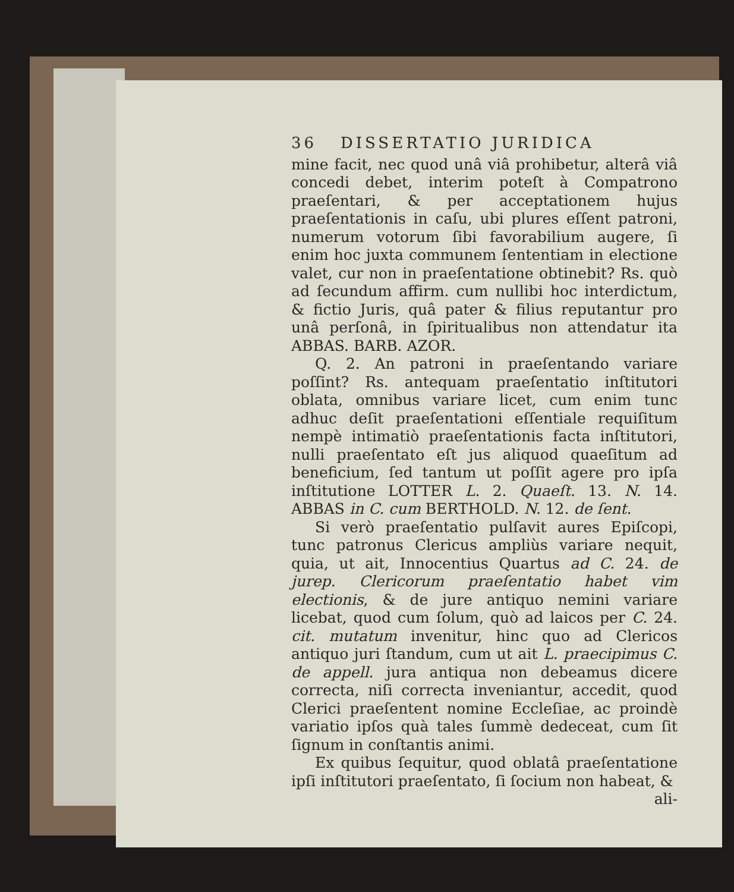36 DISSERTATIO JURIDICA
mine facit, nec quod unâ viâ prohibetur, alterâ viâ concedi debet, interim poteſt à Compatrono praeſentari, & per acceptationem hujus praeſentationis in caſu, ubi plures eſſent patroni, numerum votorum ſibi favorabilium augere, ſi enim hoc juxta communem ſententiam in electione valet, cur non in praeſentatione obtinebit? Rs. quò ad ſecundum affirm. cum nullibi hoc interdictum, & fictio Juris, quâ pater & filius reputantur pro unâ perſonâ, in ſpiritualibus non attendatur ita ABBAS. BARB. AZOR.
Q. 2. An patroni in praeſentando variare poſſint? Rs. antequam praeſentatio inſtitutori oblata, omnibus variare licet, cum enim tunc adhuc deſit praeſentationi eſſentiale requiſitum nempè intimatiò praeſentationis facta inſtitutori, nulli praeſentato eſt jus aliquod quaeſitum ad beneficium, ſed tantum ut poſſit agere pro ipſa inſtitutione LOTTER L. 2. Quaeſt. 13. N. 14. ABBAS in C. cum BERTHOLD. N. 12. de ſent.
Si verò praeſentatio pulſavit aures Epiſcopi, tunc patronus Clericus ampliùs variare nequit, quia, ut ait, Innocentius Quartus ad C. 24. de jurep. Clericorum praeſentatio habet vim electionis, & de jure antiquo nemini variare licebat, quod cum ſolum, quò ad laicos per C. 24. cit. mutatum invenitur, hinc quo ad Clericos antiquo juri ſtandum, cum ut ait L. praecipimus C. de appell. jura antiqua non debeamus dicere correcta, niſi correcta inveniantur, accedit, quod Clerici praeſentent nomine Eccleſiae, ac proindè variatio ipſos quà tales ſummè dedeceat, cum ſit ſignum in conſtantis animi.
Ex quibus ſequitur, quod oblatâ praeſentatione ipſi inſtitutori praeſentato, ſi ſocium non habeat, &
ali-